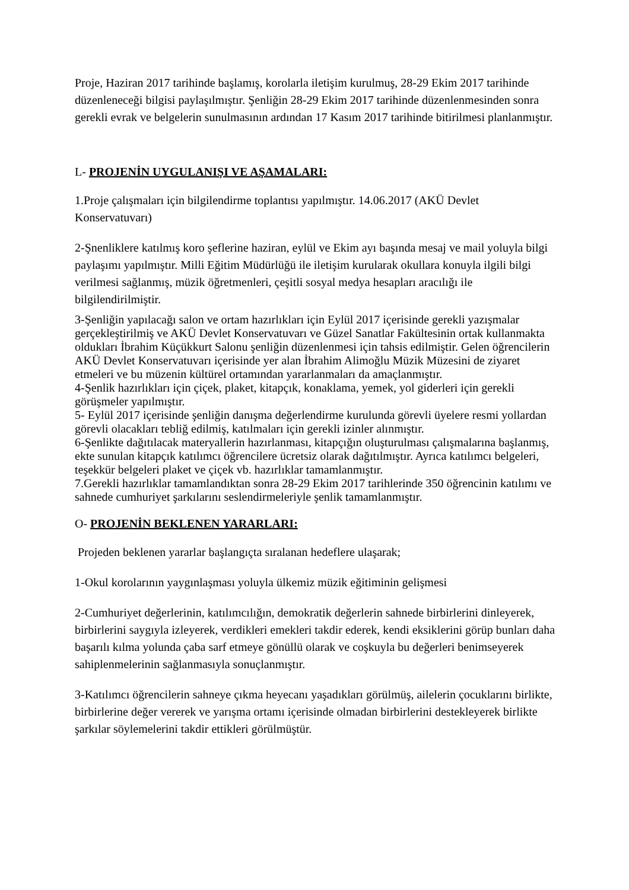Proje, Haziran 2017 tarihinde başlamış, korolarla iletişim kurulmuş, 28-29 Ekim 2017 tarihinde düzenleneceği bilgisi paylaşılmıştır. Şenliğin 28-29 Ekim 2017 tarihinde düzenlenmesinden sonra gerekli evrak ve belgelerin sunulmasının ardından 17 Kasım 2017 tarihinde bitirilmesi planlanmıştır.
L- PROJENİN UYGULANIŞI VE AŞAMALARI:
1.Proje çalışmaları için bilgilendirme toplantısı yapılmıştır. 14.06.2017 (AKÜ Devlet Konservatuvarı)
2-Şnenliklere katılmış koro şeflerine haziran, eylül ve Ekim ayı başında mesaj ve mail yoluyla bilgi paylaşımı yapılmıştır. Milli Eğitim Müdürlüğü ile iletişim kurularak okullara konuyla ilgili bilgi verilmesi sağlanmış, müzik öğretmenleri, çeşitli sosyal medya hesapları aracılığı ile bilgilendirilmiştir.
3-Şenliğin yapılacağı salon ve ortam hazırlıkları için Eylül 2017 içerisinde gerekli yazışmalar gerçekleştirilmiş ve AKÜ Devlet Konservatuvarı ve Güzel Sanatlar Fakültesinin ortak kullanmakta oldukları İbrahim Küçükkurt Salonu şenliğin düzenlenmesi için tahsis edilmiştir. Gelen öğrencilerin AKÜ Devlet Konservatuvarı içerisinde yer alan İbrahim Alimoğlu Müzik Müzesini de ziyaret etmeleri ve bu müzenin kültürel ortamından yararlanmaları da amaçlanmıştır.
4-Şenlik hazırlıkları için çiçek, plaket, kitapçık, konaklama, yemek, yol giderleri için gerekli görüşmeler yapılmıştır.
5- Eylül 2017 içerisinde şenliğin danışma değerlendirme kurulunda görevli üyelere resmi yollardan görevli olacakları tebliğ edilmiş, katılmaları için gerekli izinler alınmıştır.
6-Şenlikte dağıtılacak materyallerin hazırlanması, kitapçığın oluşturulması çalışmalarına başlanmış, ekte sunulan kitapçık katılımcı öğrencilere ücretsiz olarak dağıtılmıştır. Ayrıca katılımcı belgeleri, teşekkür belgeleri plaket ve çiçek vb. hazırlıklar tamamlanmıştır.
7.Gerekli hazırlıklar tamamlandıktan sonra 28-29 Ekim 2017 tarihlerinde 350 öğrencinin katılımı ve sahnede cumhuriyet şarkılarını seslendirmeleriyle şenlik tamamlanmıştır.
O- PROJENİN BEKLENEN YARARLARI:
Projeden beklenen yararlar başlangıçta sıralanan hedeflere ulaşarak;
1-Okul korolarının yaygınlaşması yoluyla ülkemiz müzik eğitiminin gelişmesi
2-Cumhuriyet değerlerinin, katılımcılığın, demokratik değerlerin sahnede birbirlerini dinleyerek, birbirlerini saygıyla izleyerek, verdikleri emekleri takdir ederek, kendi eksiklerini görüp bunları daha başarılı kılma yolunda çaba sarf etmeye gönüllü olarak ve coşkuyla bu değerleri benimseyerek sahiplenmelerinin sağlanmasıyla sonuçlanmıştır.
3-Katılımcı öğrencilerin sahneye çıkma heyecanı yaşadıkları görülmüş, ailelerin çocuklarını birlikte, birbirlerine değer vererek ve yarışma ortamı içerisinde olmadan birbirlerini destekleyerek birlikte şarkılar söylemelerini takdir ettikleri görülmüştür.